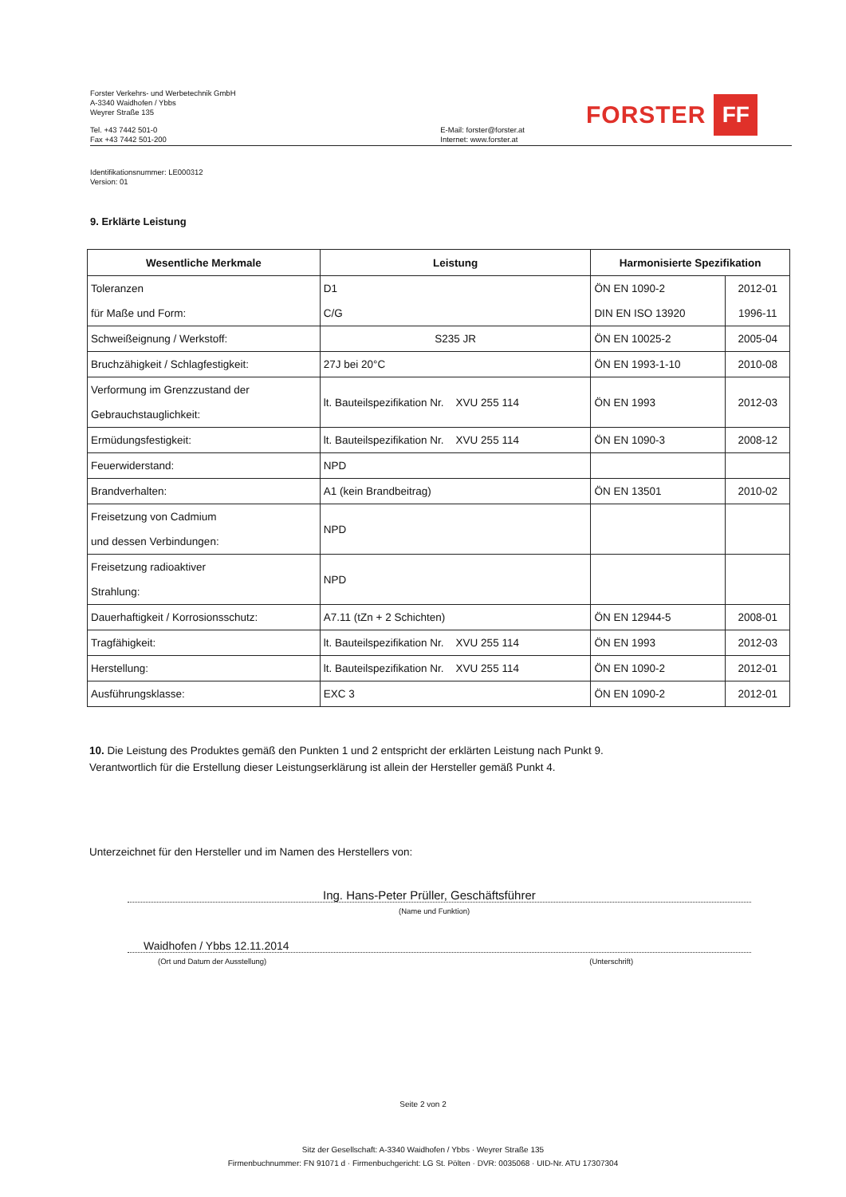Forster Verkehrs- und Werbetechnik GmbH
A-3340 Waidhofen / Ybbs
Weyrer Straße 135
Tel. +43 7442 501-0
Fax +43 7442 501-200
E-Mail: forster@forster.at
Internet: www.forster.at
FORSTER FF
Identifikationsnummer: LE000312
Version: 01
9. Erklärte Leistung
| Wesentliche Merkmale | Leistung | Harmonisierte Spezifikation | |
| --- | --- | --- | --- |
| Toleranzen | D1 | ÖN EN 1090-2 | 2012-01 |
| für Maße und Form: | C/G | DIN EN ISO 13920 | 1996-11 |
| Schweißeignung / Werkstoff: | S235 JR | ÖN EN 10025-2 | 2005-04 |
| Bruchzähigkeit / Schlagfestigkeit: | 27J bei 20°C | ÖN EN 1993-1-10 | 2010-08 |
| Verformung im Grenzzustand der Gebrauchstauglichkeit: | lt. Bauteilspezifikation Nr. XVU 255 114 | ÖN EN 1993 | 2012-03 |
| Ermüdungsfestigkeit: | lt. Bauteilspezifikation Nr. XVU 255 114 | ÖN EN 1090-3 | 2008-12 |
| Feuerwiderstand: | NPD | | |
| Brandverhalten: | A1 (kein Brandbeitrag) | ÖN EN 13501 | 2010-02 |
| Freisetzung von Cadmium und dessen Verbindungen: | NPD | | |
| Freisetzung radioaktiver Strahlung: | NPD | | |
| Dauerhaftigkeit / Korrosionsschutz: | A7.11 (tZn + 2 Schichten) | ÖN EN 12944-5 | 2008-01 |
| Tragfähigkeit: | lt. Bauteilspezifikation Nr. XVU 255 114 | ÖN EN 1993 | 2012-03 |
| Herstellung: | lt. Bauteilspezifikation Nr. XVU 255 114 | ÖN EN 1090-2 | 2012-01 |
| Ausführungsklasse: | EXC 3 | ÖN EN 1090-2 | 2012-01 |
10. Die Leistung des Produktes gemäß den Punkten 1 und 2 entspricht der erklärten Leistung nach Punkt 9.
Verantwortlich für die Erstellung dieser Leistungserklärung ist allein der Hersteller gemäß Punkt 4.
Unterzeichnet für den Hersteller und im Namen des Herstellers von:
Ing. Hans-Peter Prüller, Geschäftsführer
(Name und Funktion)
Waidhofen / Ybbs 12.11.2014
(Ort und Datum der Ausstellung) (Unterschrift)
Seite 2 von 2
Sitz der Gesellschaft: A-3340 Waidhofen / Ybbs · Weyrer Straße 135
Firmenbuchnummer: FN 91071 d · Firmenbuchgericht: LG St. Pölten · DVR: 0035068 · UID-Nr. ATU 17307304